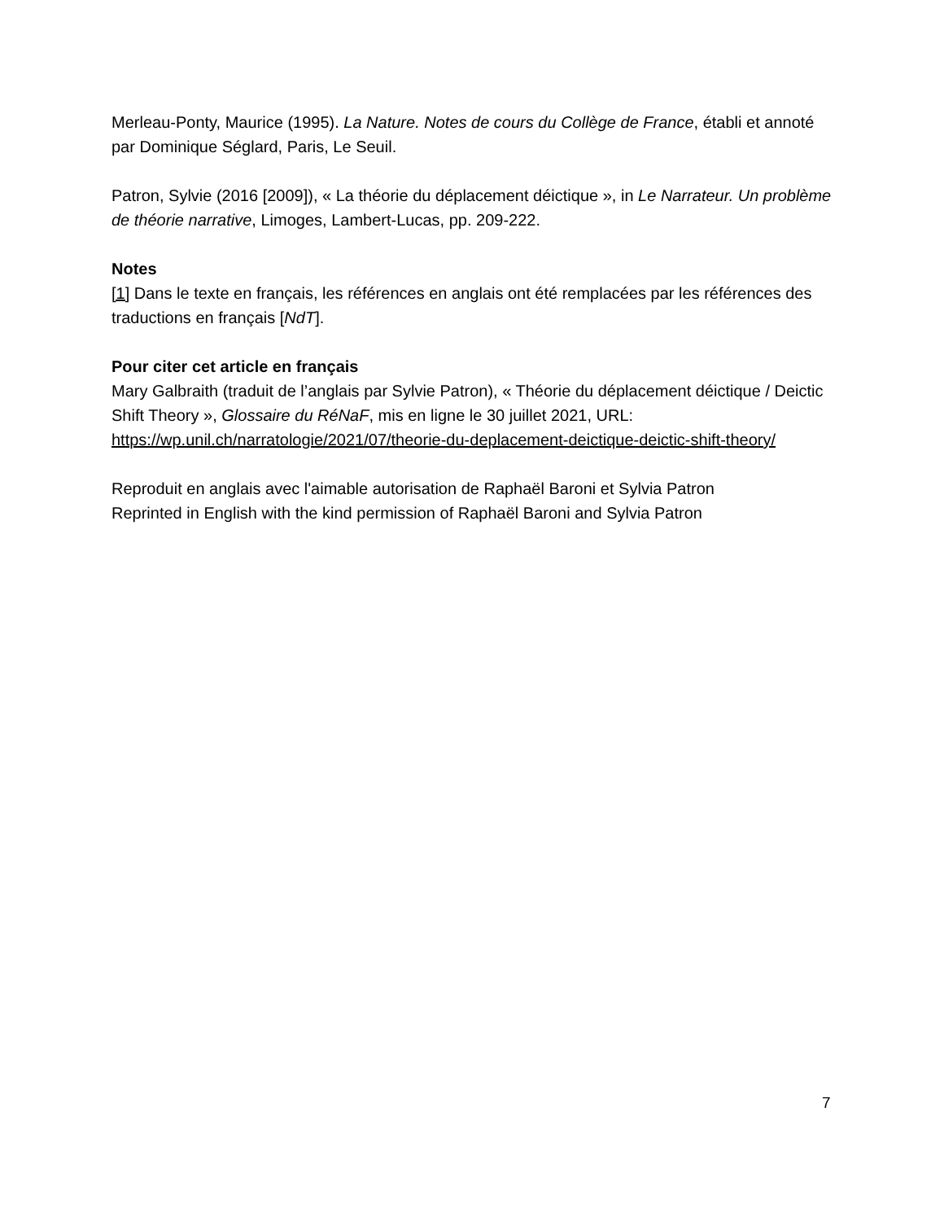Merleau-Ponty, Maurice (1995). La Nature. Notes de cours du Collège de France, établi et annoté par Dominique Séglard, Paris, Le Seuil.
Patron, Sylvie (2016 [2009]), « La théorie du déplacement déictique », in Le Narrateur. Un problème de théorie narrative, Limoges, Lambert-Lucas, pp. 209-222.
Notes
[1] Dans le texte en français, les références en anglais ont été remplacées par les références des traductions en français [NdT].
Pour citer cet article en français
Mary Galbraith (traduit de l’anglais par Sylvie Patron), « Théorie du déplacement déictique / Deictic Shift Theory », Glossaire du RéNaF, mis en ligne le 30 juillet 2021, URL: https://wp.unil.ch/narratologie/2021/07/theorie-du-deplacement-deictique-deictic-shift-theory/
Reproduit en anglais avec l'aimable autorisation de Raphaël Baroni et Sylvia Patron
Reprinted in English with the kind permission of Raphaël Baroni and Sylvia Patron
7